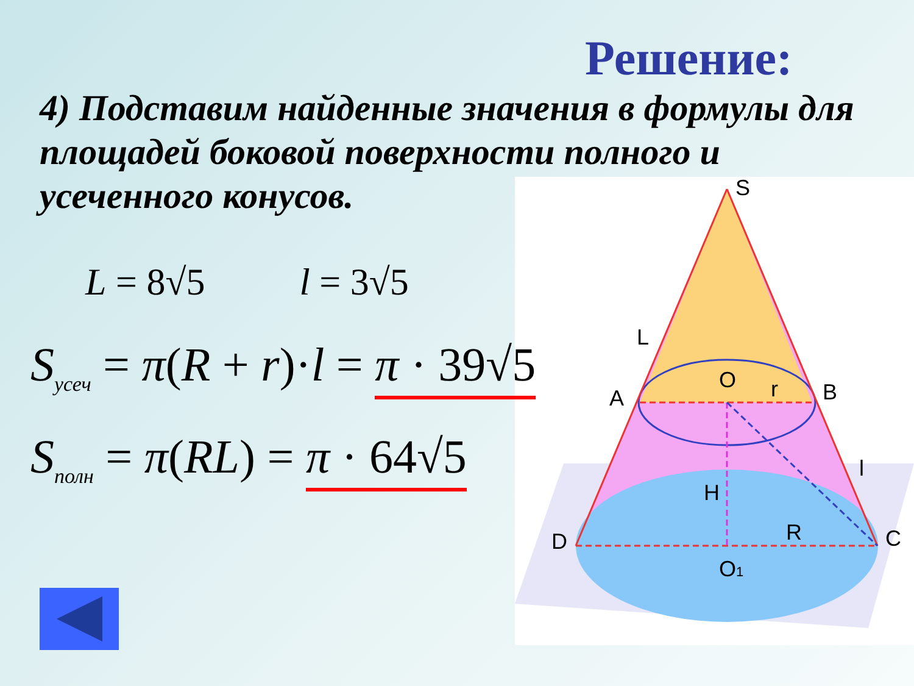Решение:
4) Подставим найденные значения в формулы для площадей боковой поверхности полного и усеченного конусов.
L = 8√5 l = 3√5
S<sub>усеч</sub> = π(R + r)·l = π · 39√5
S<sub>полн</sub> = π(RL) = π · 64√5
S
L
A
B
O
r
l
H
R
D
C
O1